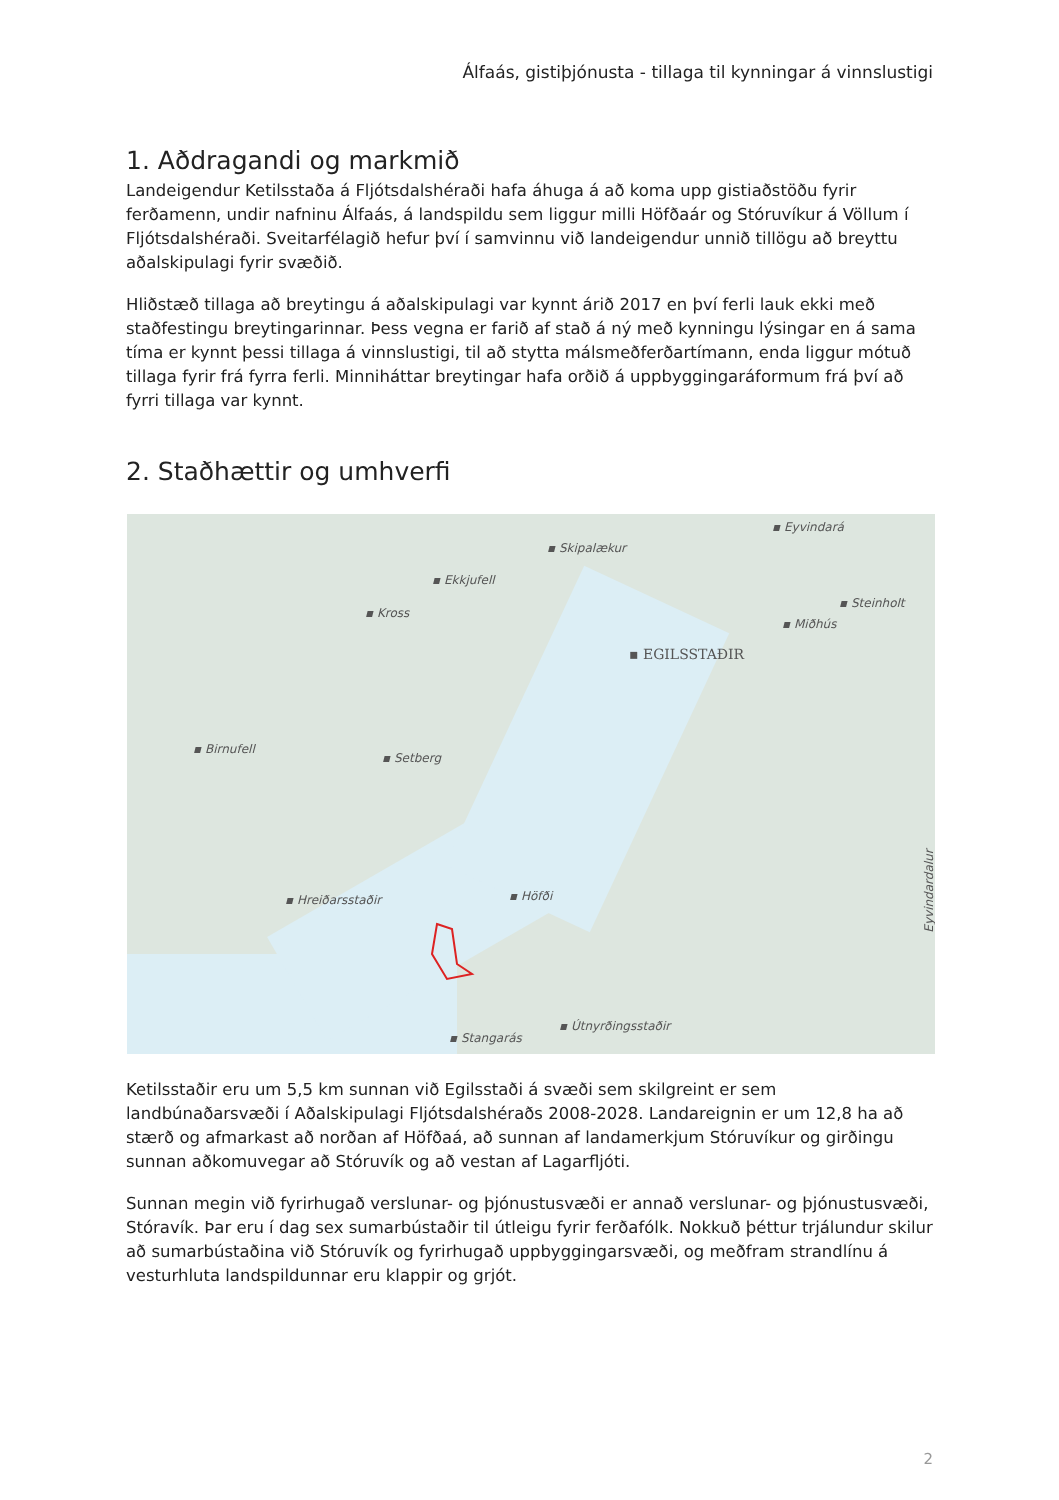Álfaás, gistiþjónusta - tillaga til kynningar á vinnslustigi
1. Aðdragandi og markmið
Landeigendur Ketilsstaða á Fljótsdalshéraði hafa áhuga á að koma upp gistiaðstöðu fyrir ferðamenn, undir nafninu Álfaás, á landspildu sem liggur milli Höfðaár og Stóruvíkur á Völlum í Fljótsdalshéraði. Sveitarfélagið hefur því í samvinnu við landeigendur unnið tillögu að breyttu aðalskipulagi fyrir svæðið.
Hliðstæð tillaga að breytingu á aðalskipulagi var kynnt árið 2017 en því ferli lauk ekki með staðfestingu breytingarinnar. Þess vegna er farið af stað á ný með kynningu lýsingar en á sama tíma er kynnt þessi tillaga á vinnslustigi, til að stytta málsmeðferðartímann, enda liggur mótuð tillaga fyrir frá fyrra ferli. Minniháttar breytingar hafa orðið á uppbyggingaráformum frá því að fyrri tillaga var kynnt.
2. Staðhættir og umhverfi
▪ Eyvindará
▪ Skipalækur
▪ Ekkjufell
▪ Steinholt
▪ Kross
▪ Miðhús
▪ EGILSSTAÐIR
▪ Birnufell
▪ Setberg
▪ Hreiðarsstaðir ▪ Höfði Eyvindardalur
▪ Útnyrðingsstaðir
▪ Stangarás
Ketilsstaðir eru um 5,5 km sunnan við Egilsstaði á svæði sem skilgreint er sem landbúnaðarsvæði í Aðalskipulagi Fljótsdalshéraðs 2008-2028. Landareignin er um 12,8 ha að stærð og afmarkast að norðan af Höfðaá, að sunnan af landamerkjum Stóruvíkur og girðingu sunnan aðkomuvegar að Stóruvík og að vestan af Lagarfljóti.
Sunnan megin við fyrirhugað verslunar- og þjónustusvæði er annað verslunar- og þjónustusvæði, Stóravík. Þar eru í dag sex sumarbústaðir til útleigu fyrir ferðafólk. Nokkuð þéttur trjálundur skilur að sumarbústaðina við Stóruvík og fyrirhugað uppbyggingarsvæði, og meðfram strandlínu á vesturhluta landspildunnar eru klappir og grjót.
2